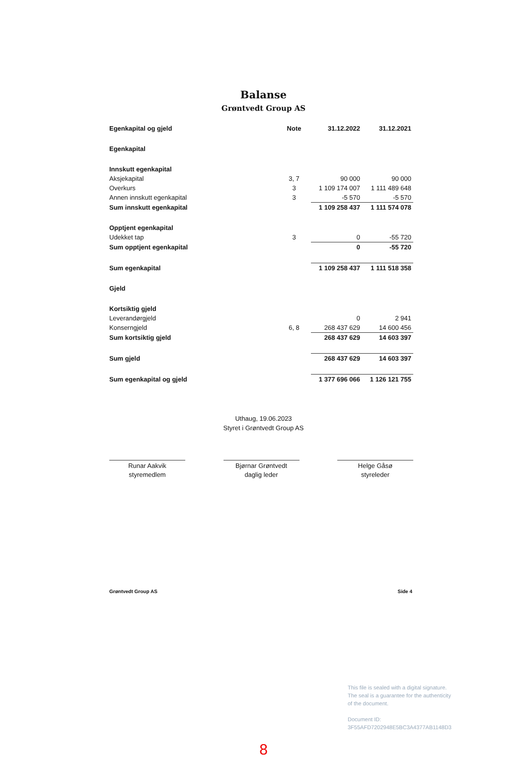Balanse
Grøntvedt Group AS
| Egenkapital og gjeld | Note | 31.12.2022 | 31.12.2021 |
| --- | --- | --- | --- |
| Egenkapital | | | |
| Innskutt egenkapital | | | |
| Aksjekapital | 3, 7 | 90 000 | 90 000 |
| Overkurs | 3 | 1 109 174 007 | 1 111 489 648 |
| Annen innskutt egenkapital | 3 | -5 570 | -5 570 |
| Sum innskutt egenkapital | | 1 109 258 437 | 1 111 574 078 |
| Opptjent egenkapital | | | |
| Udekket tap | 3 | 0 | -55 720 |
| Sum opptjent egenkapital | | 0 | -55 720 |
| Sum egenkapital | | 1 109 258 437 | 1 111 518 358 |
| Gjeld | | | |
| Kortsiktig gjeld | | | |
| Leverandørgjeld | | 0 | 2 941 |
| Konserngjeld | 6, 8 | 268 437 629 | 14 600 456 |
| Sum kortsiktig gjeld | | 268 437 629 | 14 603 397 |
| Sum gjeld | | 268 437 629 | 14 603 397 |
| Sum egenkapital og gjeld | | 1 377 696 066 | 1 126 121 755 |
Uthaug, 19.06.2023
Styret i Grøntvedt Group AS
Runar Aakvik
styremedlem
Bjørnar Grøntvedt
daglig leder
Helge Gåsø
styreleder
Grøntvedt Group AS Side 4
This file is sealed with a digital signature.
The seal is a guarantee for the authenticity
of the document.
Document ID:
3F55AFD7202948E5BC3A4377AB1148D3
8